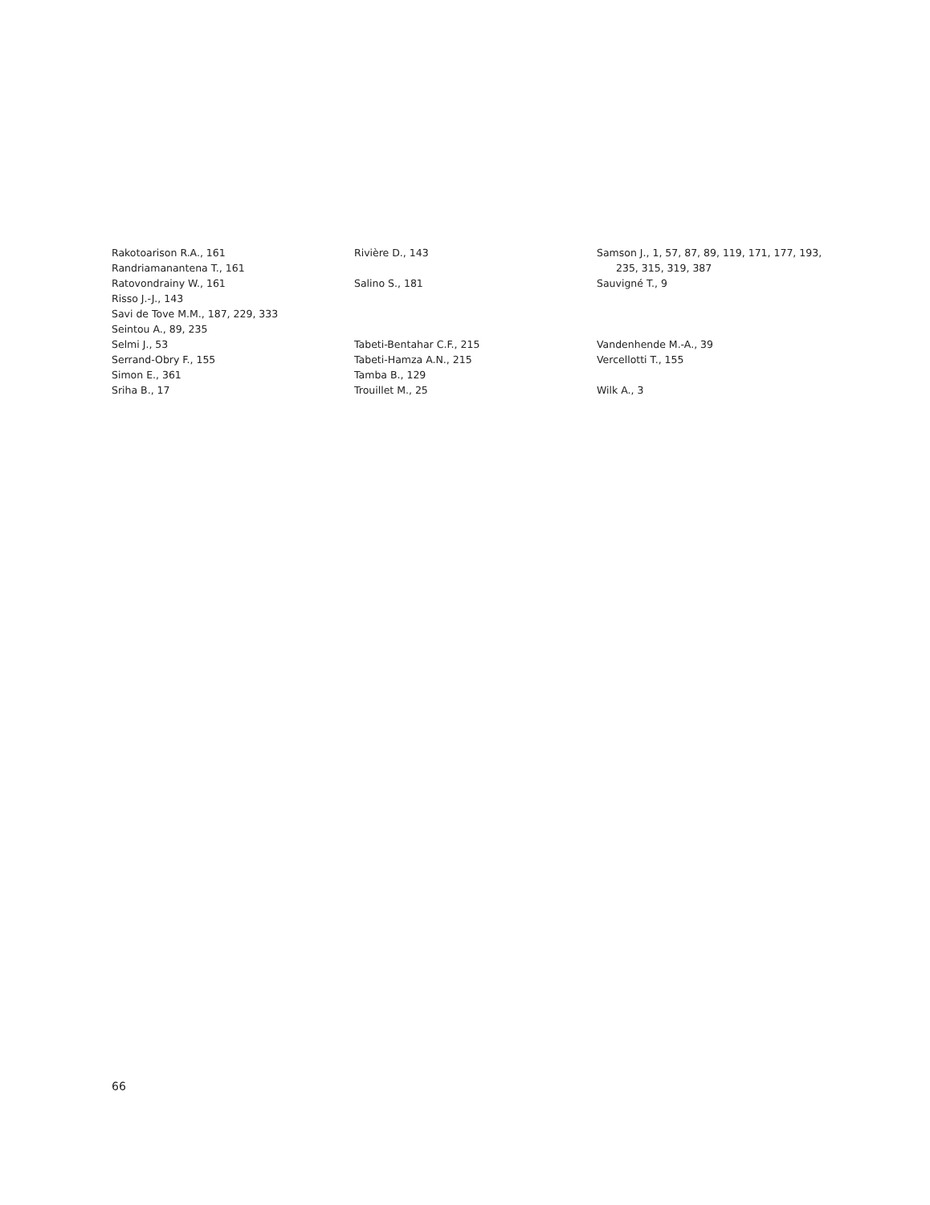Rakotoarison R.A., 161
Randriamanantena T., 161
Ratovondrainy W., 161
Risso J.-J., 143
Savi de Tove M.M., 187, 229, 333
Seintou A., 89, 235
Selmi J., 53
Serrand-Obry F., 155
Simon E., 361
Sriha B., 17
Rivière D., 143
Salino S., 181
Tabeti-Bentahar C.F., 215
Tabeti-Hamza A.N., 215
Tamba B., 129
Trouillet M., 25
Samson J., 1, 57, 87, 89, 119, 171, 177, 193,
235, 315, 319, 387
Sauvigné T., 9
Vandenhende M.-A., 39
Vercellotti T., 155
Wilk A., 3
66